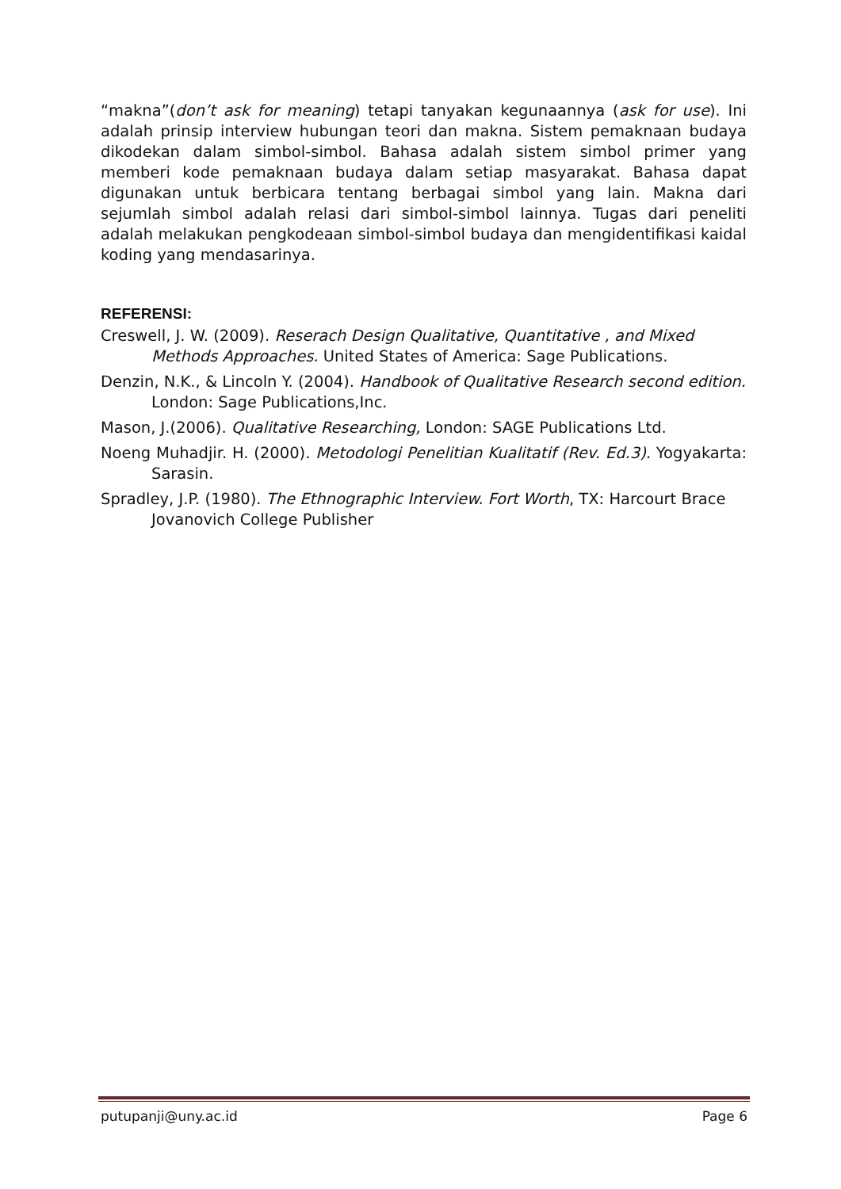“makna”(don’t ask for meaning) tetapi tanyakan kegunaannya (ask for use). Ini adalah prinsip interview hubungan teori dan makna. Sistem pemaknaan budaya dikodekan dalam simbol-simbol. Bahasa adalah sistem simbol primer yang memberi kode pemaknaan budaya dalam setiap masyarakat. Bahasa dapat digunakan untuk berbicara tentang berbagai simbol yang lain. Makna dari sejumlah simbol adalah relasi dari simbol-simbol lainnya. Tugas dari peneliti adalah melakukan pengkodeaan simbol-simbol budaya dan mengidentifikasi kaidal koding yang mendasarinya.
REFERENSI:
Creswell, J. W. (2009). Reserach Design Qualitative, Quantitative , and Mixed Methods Approaches. United States of America: Sage Publications.
Denzin, N.K., & Lincoln Y. (2004). Handbook of Qualitative Research second edition. London: Sage Publications,Inc.
Mason, J.(2006). Qualitative Researching, London: SAGE Publications Ltd.
Noeng Muhadjir. H. (2000). Metodologi Penelitian Kualitatif (Rev. Ed.3). Yogyakarta: Sarasin.
Spradley, J.P. (1980). The Ethnographic Interview. Fort Worth, TX: Harcourt Brace Jovanovich College Publisher
putupanji@uny.ac.id Page 6